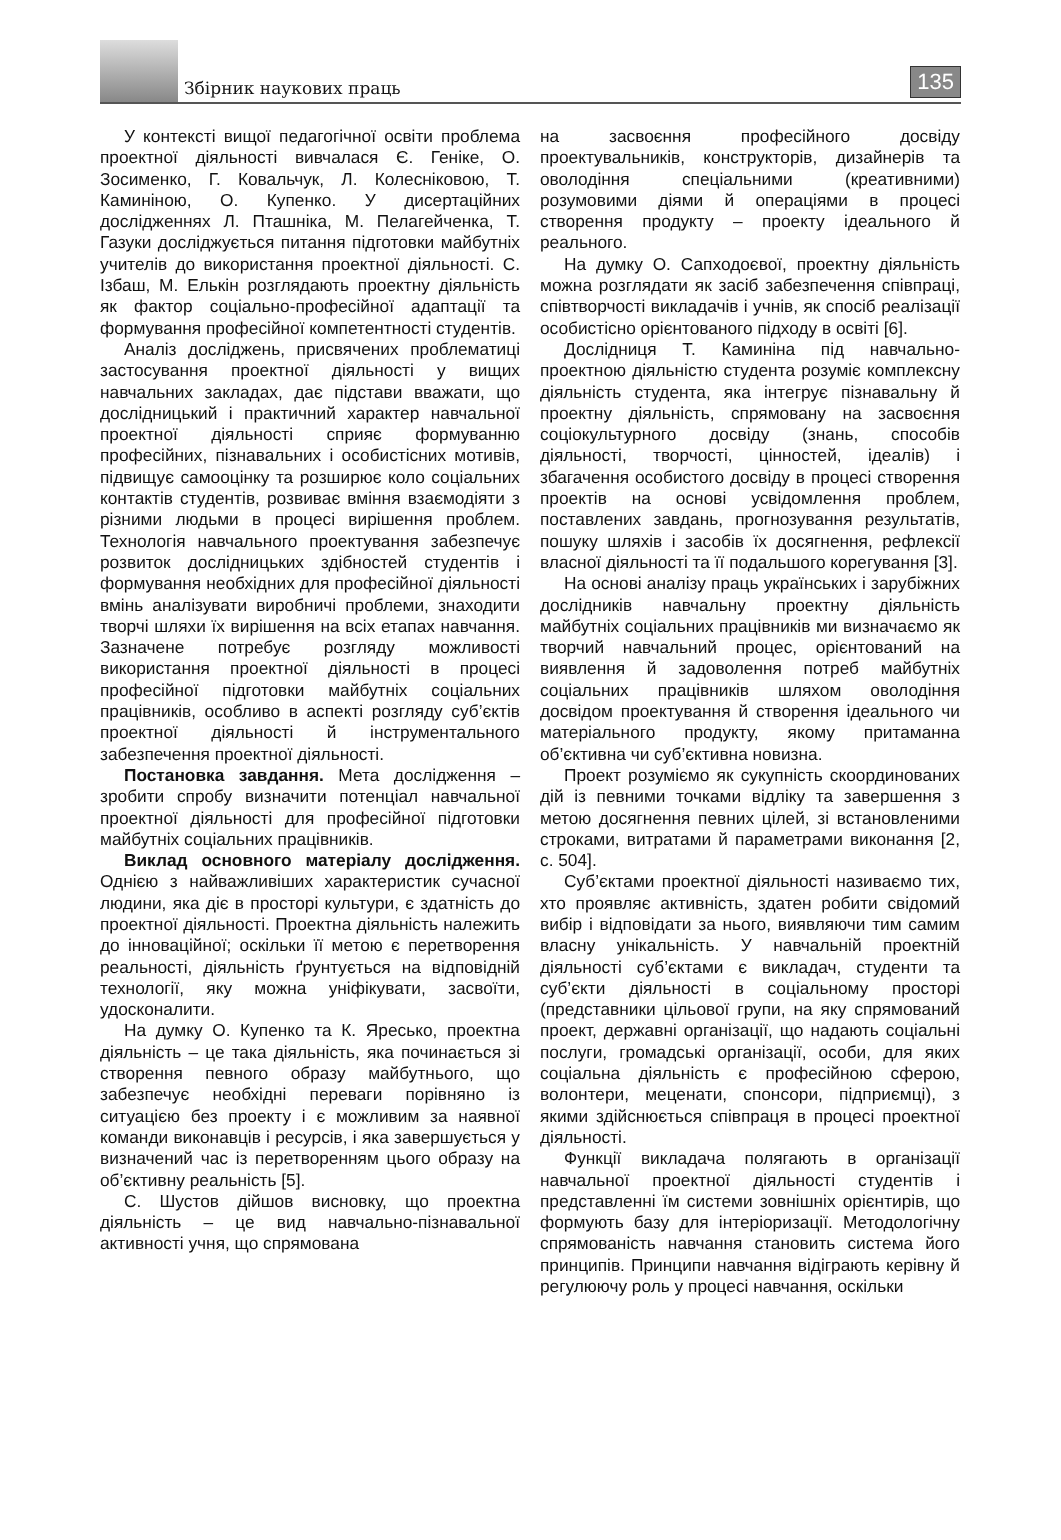Збірник наукових праць 135
У контексті вищої педагогічної освіти проблема проектної діяльності вивчалася Є. Геніке, О. Зосименко, Г. Ковальчук, Л. Колесніковою, Т. Каминіною, О. Купенко. У дисертаційних дослідженнях Л. Пташніка, М. Пелагейченка, Т. Газуки досліджується питання підготовки майбутніх учителів до використання проектної діяльності. С. Ізбаш, М. Елькін розглядають проектну діяльність як фактор соціально-професійної адаптації та формування професійної компетентності студентів.
Аналіз досліджень, присвячених проблематиці застосування проектної діяльності у вищих навчальних закладах, дає підстави вважати, що дослідницький і практичний характер навчальної проектної діяльності сприяє формуванню професійних, пізнавальних і особистісних мотивів, підвищує самооцінку та розширює коло соціальних контактів студентів, розвиває вміння взаємодіяти з різними людьми в процесі вирішення проблем. Технологія навчального проектування забезпечує розвиток дослідницьких здібностей студентів і формування необхідних для професійної діяльності вмінь аналізувати виробничі проблеми, знаходити творчі шляхи їх вирішення на всіх етапах навчання. Зазначене потребує розгляду можливості використання проектної діяльності в процесі професійної підготовки майбутніх соціальних працівників, особливо в аспекті розгляду суб’єктів проектної діяльності й інструментального забезпечення проектної діяльності.
Постановка завдання. Мета дослідження – зробити спробу визначити потенціал навчальної проектної діяльності для професійної підготовки майбутніх соціальних працівників.
Виклад основного матеріалу дослідження. Однією з найважливіших характеристик сучасної людини, яка діє в просторі культури, є здатність до проектної діяльності. Проектна діяльність належить до інноваційної; оскільки її метою є перетворення реальності, діяльність ґрунтується на відповідній технології, яку можна уніфікувати, засвоїти, удосконалити.
На думку О. Купенко та К. Яресько, проектна діяльність – це така діяльність, яка починається зі створення певного образу майбутнього, що забезпечує необхідні переваги порівняно із ситуацією без проекту і є можливим за наявної команди виконавців і ресурсів, і яка завершується у визначений час із перетворенням цього образу на об’єктивну реальність [5].
С. Шустов дійшов висновку, що проектна діяльність – це вид навчально-пізнавальної активності учня, що спрямована
на засвоєння професійного досвіду проектувальників, конструкторів, дизайнерів та оволодіння спеціальними (креативними) розумовими діями й операціями в процесі створення продукту – проекту ідеального й реального.
На думку О. Сапходоєвої, проектну діяльність можна розглядати як засіб забезпечення співпраці, співтворчості викладачів і учнів, як спосіб реалізації особистісно орієнтованого підходу в освіті [6].
Дослідниця Т. Каминіна під навчально-проектною діяльністю студента розуміє комплексну діяльність студента, яка інтегрує пізнавальну й проектну діяльність, спрямовану на засвоєння соціокультурного досвіду (знань, способів діяльності, творчості, цінностей, ідеалів) і збагачення особистого досвіду в процесі створення проектів на основі усвідомлення проблем, поставлених завдань, прогнозування результатів, пошуку шляхів і засобів їх досягнення, рефлексії власної діяльності та її подальшого корегування [3].
На основі аналізу праць українських і зарубіжних дослідників навчальну проектну діяльність майбутніх соціальних працівників ми визначаємо як творчий навчальний процес, орієнтований на виявлення й задоволення потреб майбутніх соціальних працівників шляхом оволодіння досвідом проектування й створення ідеального чи матеріального продукту, якому притаманна об’єктивна чи суб’єктивна новизна.
Проект розуміємо як сукупність скоординованих дій із певними точками відліку та завершення з метою досягнення певних цілей, зі встановленими строками, витратами й параметрами виконання [2, с. 504].
Суб’єктами проектної діяльності називаємо тих, хто проявляє активність, здатен робити свідомий вибір і відповідати за нього, виявляючи тим самим власну унікальність. У навчальній проектній діяльності суб’єктами є викладач, студенти та суб’єкти діяльності в соціальному просторі (представники цільової групи, на яку спрямований проект, державні організації, що надають соціальні послуги, громадські організації, особи, для яких соціальна діяльність є професійною сферою, волонтери, меценати, спонсори, підприємці), з якими здійснюється співпраця в процесі проектної діяльності.
Функції викладача полягають в організації навчальної проектної діяльності студентів і представленні їм системи зовнішніх орієнтирів, що формують базу для інтеріоризації. Методологічну спрямованість навчання становить система його принципів. Принципи навчання відіграють керівну й регулюючу роль у процесі навчання, оскільки